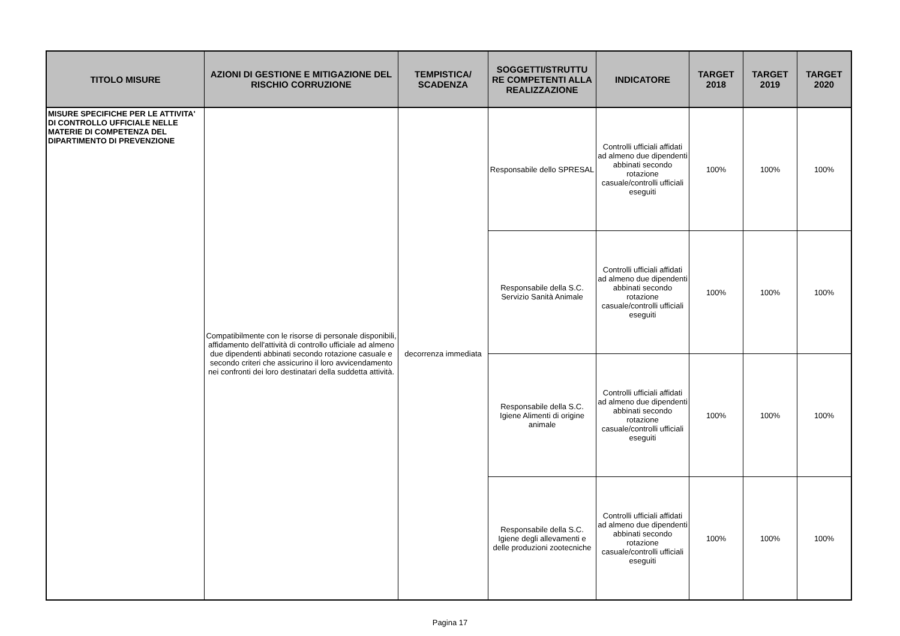| TITOLO MISURE | AZIONI DI GESTIONE E MITIGAZIONE DEL RISCHIO CORRUZIONE | TEMPISTICA/ SCADENZA | SOGGETTI/STRUTTU RE COMPETENTI ALLA REALIZZAZIONE | INDICATORE | TARGET 2018 | TARGET 2019 | TARGET 2020 |
| --- | --- | --- | --- | --- | --- | --- | --- |
| MISURE SPECIFICHE PER LE ATTIVITA' DI CONTROLLO UFFICIALE NELLE MATERIE DI COMPETENZA DEL DIPARTIMENTO DI PREVENZIONE | Compatibilmente con le risorse di personale disponibili, affidamento dell'attività di controllo ufficiale ad almeno due dipendenti abbinati secondo rotazione casuale e secondo criteri che assicurino il loro avvicendamento nei confronti dei loro destinatari della suddetta attività. | decorrenza immediata | Responsabile dello SPRESAL | Controlli ufficiali affidati ad almeno due dipendenti abbinati secondo rotazione casuale/controlli ufficiali eseguiti | 100% | 100% | 100% |
| | | | Responsabile della S.C. Servizio Sanità Animale | Controlli ufficiali affidati ad almeno due dipendenti abbinati secondo rotazione casuale/controlli ufficiali eseguiti | 100% | 100% | 100% |
| | | | Responsabile della S.C. Igiene Alimenti di origine animale | Controlli ufficiali affidati ad almeno due dipendenti abbinati secondo rotazione casuale/controlli ufficiali eseguiti | 100% | 100% | 100% |
| | | | Responsabile della S.C. Igiene degli allevamenti e delle produzioni zootecniche | Controlli ufficiali affidati ad almeno due dipendenti abbinati secondo rotazione casuale/controlli ufficiali eseguiti | 100% | 100% | 100% |
Pagina 17